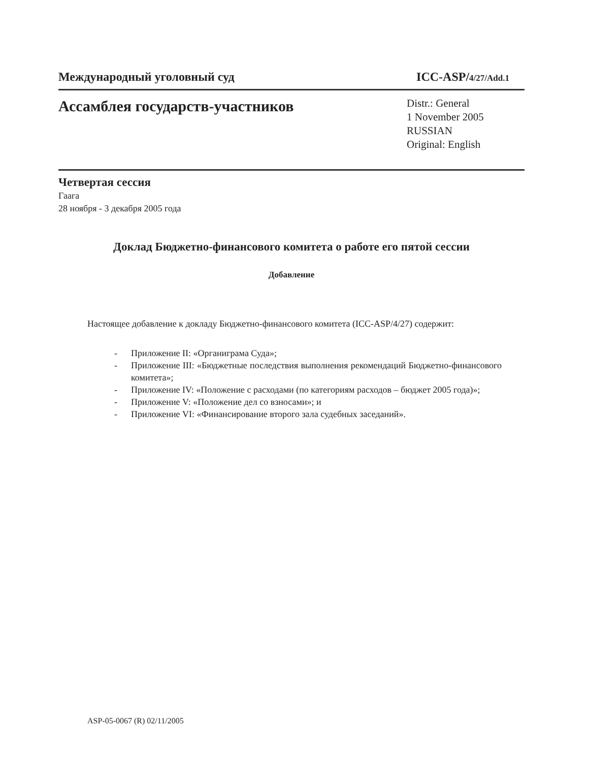Международный уголовный суд ICC-ASP/4/27/Add.1
Ассамблея государств-участников
Distr.: General
1 November 2005
RUSSIAN
Original: English
Четвертая сессия
Гаага
28 ноября - 3 декабря 2005 года
Доклад Бюджетно-финансового комитета о работе его пятой сессии
Добавление
Настоящее добавление к докладу Бюджетно-финансового комитета (ICC-ASP/4/27) содержит:
- Приложение II: «Органиграма Суда»;
- Приложение III: «Бюджетные последствия выполнения рекомендаций Бюджетно-финансового комитета»;
- Приложение IV: «Положение с расходами (по категориям расходов – бюджет 2005 года)»;
- Приложение V: «Положение дел со взносами»; и
- Приложение VI: «Финансирование второго зала судебных заседаний».
ASP-05-0067 (R) 02/11/2005